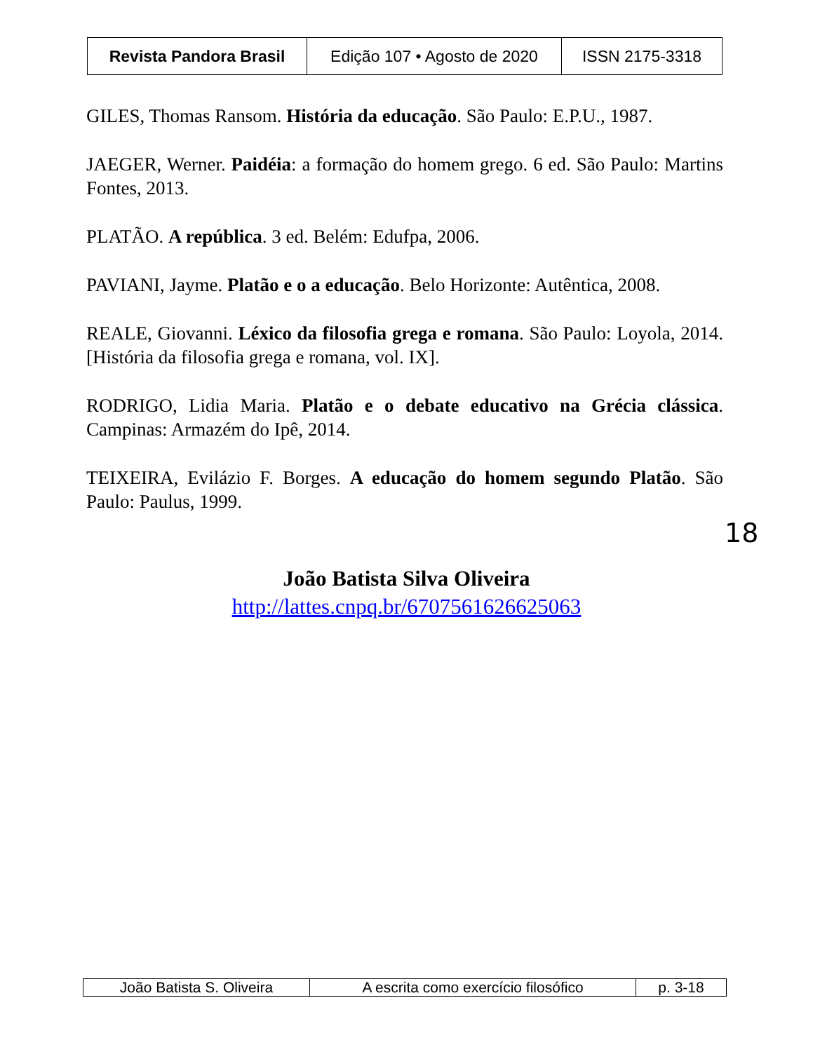| Revista Pandora Brasil | Edição 107 • Agosto de 2020 | ISSN 2175-3318 |
GILES, Thomas Ransom. História da educação. São Paulo: E.P.U., 1987.
JAEGER, Werner. Paidéia: a formação do homem grego. 6 ed. São Paulo: Martins Fontes, 2013.
PLATÃO. A república. 3 ed. Belém: Edufpa, 2006.
PAVIANI, Jayme. Platão e o a educação. Belo Horizonte: Autêntica, 2008.
REALE, Giovanni. Léxico da filosofia grega e romana. São Paulo: Loyola, 2014. [História da filosofia grega e romana, vol. IX].
RODRIGO, Lidia Maria. Platão e o debate educativo na Grécia clássica. Campinas: Armazém do Ipê, 2014.
TEIXEIRA, Evilázio F. Borges. A educação do homem segundo Platão. São Paulo: Paulus, 1999.
18
João Batista Silva Oliveira
http://lattes.cnpq.br/6707561626625063
| João Batista S. Oliveira | A escrita como exercício filosófico | p. 3-18 |